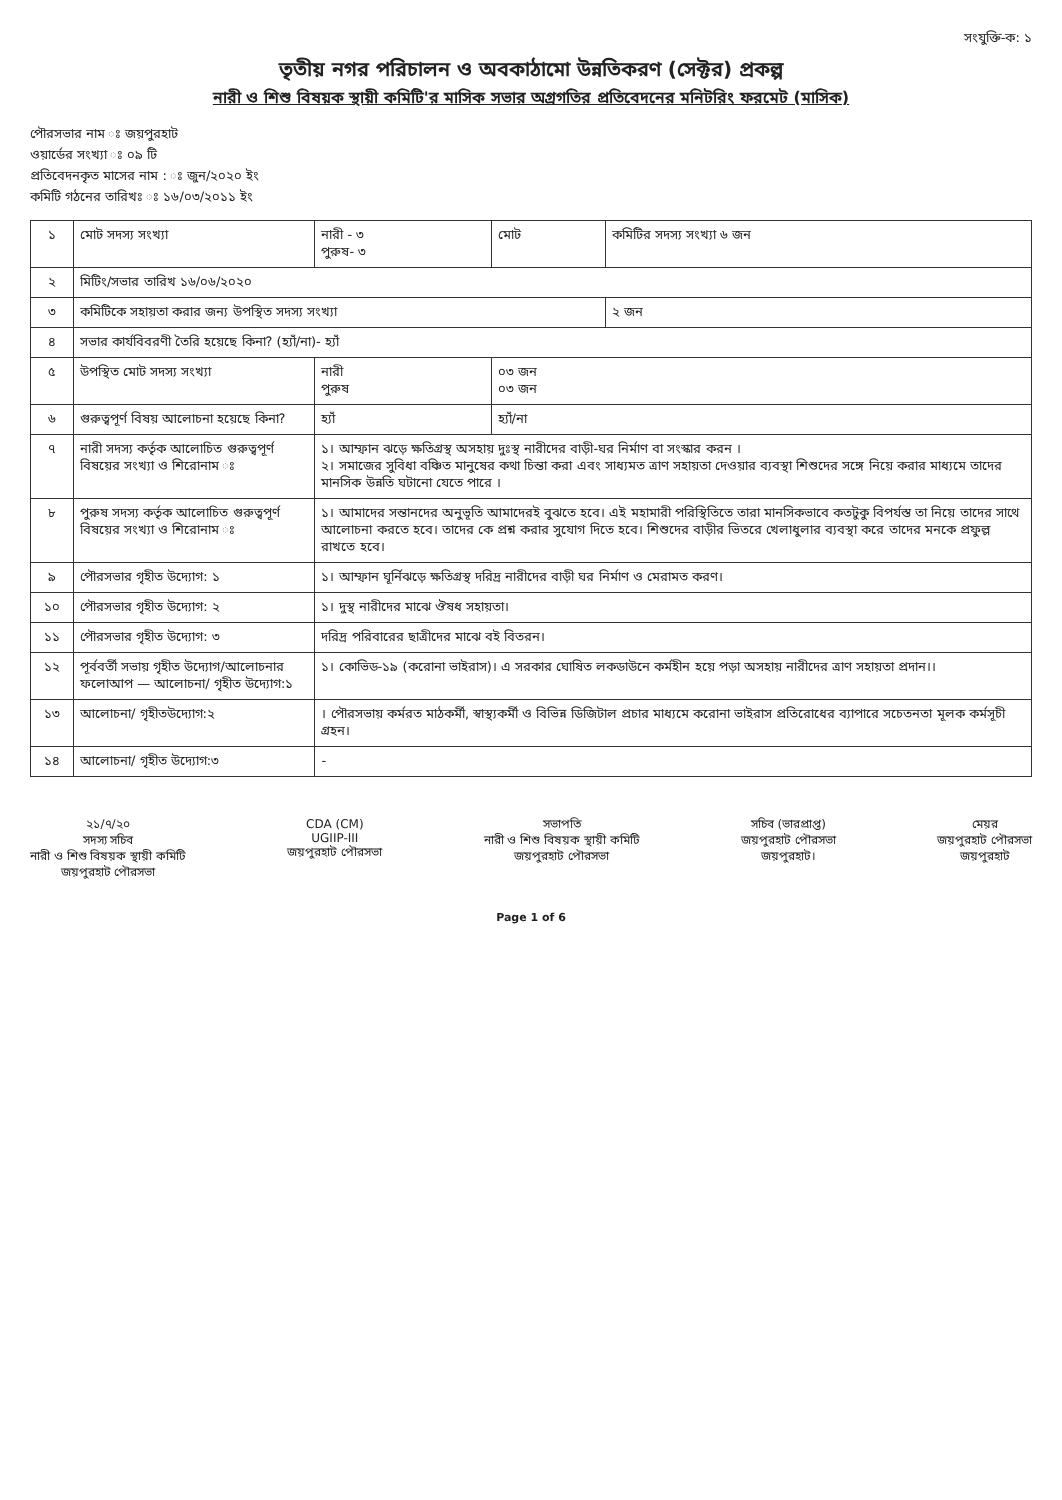সংযুক্তি-ক: ১
তৃতীয় নগর পরিচালন ও অবকাঠামো উন্নতিকরণ (সেক্টর) প্রকল্প
নারী ও শিশু বিষয়ক স্থায়ী কমিটি'র মাসিক সভার অগ্রগতির প্রতিবেদনের মনিটরিং ফরমেট (মাসিক)
পৌরসভার নাম ঃ জয়পুরহাট
ওয়ার্ডের সংখ্যা ঃ ০৯ টি
প্রতিবেদনকৃত মাসের নাম : ঃ জুন/২০২০ ইং
কমিটি গঠনের তারিখঃ ঃ ১৬/০৩/২০১১ ইং
| ১ | মোট সদস্য সংখ্যা | নারী - ৩ পুরুষ- ৩ | মোট | কমিটির সদস্য সংখ্যা ৬ জন |
| ২ | মিটিং/সভার তারিখ ১৬/০৬/২০২০ | | | |
| ৩ | কমিটিকে সহায়তা করার জন্য উপস্থিত সদস্য সংখ্যা | | | ২ জন |
| ৪ | সভার কার্যবিবরণী তৈরি হয়েছে কিনা? (হ্যাঁ/না)- হ্যাঁ | | | |
| ৫ | উপস্থিত মোট সদস্য সংখ্যা | নারী পুরুষ | ০৩ জন ০৩ জন | |
| ৬ | গুরুত্বপূর্ণ বিষয় আলোচনা হয়েছে কিনা? | হ্যাঁ | হ্যাঁ/না | |
| ৭ | নারী সদস্য কর্তৃক আলোচিত গুরুত্বপূর্ণ বিষয়ের সংখ্যা ও শিরোনাম ঃ | ১। আম্ফান ঝড়ে ক্ষতিগ্রস্থ অসহায় দুঃস্থ নারীদের বাড়ী-ঘর নির্মাণ বা সংস্কার করন । ২। সমাজের সুবিধা বঞ্চিত মানুষের কথা চিন্তা করা এবং সাধ্যমত ত্রাণ সহায়তা দেওয়ার ব্যবস্থা শিশুদের সঙ্গে নিয়ে করার মাধ্যমে তাদের মানসিক উন্নতি ঘটানো যেতে পারে । | | |
| ৮ | পুরুষ সদস্য কর্তৃক আলোচিত গুরুত্বপূর্ণ বিষয়ের সংখ্যা ও শিরোনাম ঃ | ১। আমাদের সন্তানদের অনুভূতি আমাদেরই বুঝতে হবে। এই মহামারী পরিস্থিতিতে তারা মানসিকভাবে কতটুকু বিপর্যস্ত তা নিয়ে তাদের সাথে আলোচনা করতে হবে। তাদের কে প্রশ্ন করার সুযোগ দিতে হবে। শিশুদের বাড়ীর ভিতরে খেলাধুলার ব্যবস্থা করে তাদের মনকে প্রফুল্ল রাখতে হবে। | | |
| ৯ | পৌরসভার গৃহীত উদ্যোগ: ১ | ১। আম্ফান ঘূর্নিঝড়ে ক্ষতিগ্রস্থ দরিদ্র নারীদের বাড়ী ঘর নির্মাণ ও মেরামত করণ। | | |
| ১০ | পৌরসভার গৃহীত উদ্যোগ: ২ | ১। দুস্থ নারীদের মাঝে ঔষধ সহায়তা। | | |
| ১১ | পৌরসভার গৃহীত উদ্যোগ: ৩ | দরিদ্র পরিবারের ছাত্রীদের মাঝে বই বিতরন। | | |
| ১২ | পূর্ববর্তী সভায় গৃহীত উদ্যোগ/আলোচনার ফলোআপ — আলোচনা/ গৃহীত উদ্যোগ:১ | ১। কোভিড-১৯ (করোনা ভাইরাস)। এ সরকার ঘোষিত লকডাউনে কর্মহীন হয়ে পড়া অসহায় নারীদের ত্রাণ সহায়তা প্রদান।। | | |
| ১৩ | আলোচনা/ গৃহীতউদ্যোগ:২ | । পৌরসভায় কর্মরত মাঠকর্মী, স্বাস্থ্যকর্মী ও বিভিন্ন ডিজিটাল প্রচার মাধ্যমে করোনা ভাইরাস প্রতিরোধের ব্যাপারে সচেতনতা মূলক কর্মসূচী গ্রহন। | | |
| ১৪ | আলোচনা/ গৃহীত উদ্যোগ:৩ | - | | |
২১/৭/২০
সদস্য সচিব
নারী ও শিশু বিষয়ক স্থায়ী কমিটি
জয়পুরহাট পৌরসভা
CDA (CM)
UGIIP-III
জয়পুরহাট পৌরসভা
সভাপতি
নারী ও শিশু বিষয়ক স্থায়ী কমিটি
জয়পুরহাট পৌরসভা
সচিব (ভারপ্রাপ্ত)
জয়পুরহাট পৌরসভা
জয়পুরহাট।
মেয়র
জয়পুরহাট পৌরসভা
জয়পুরহাট
Page 1 of 6